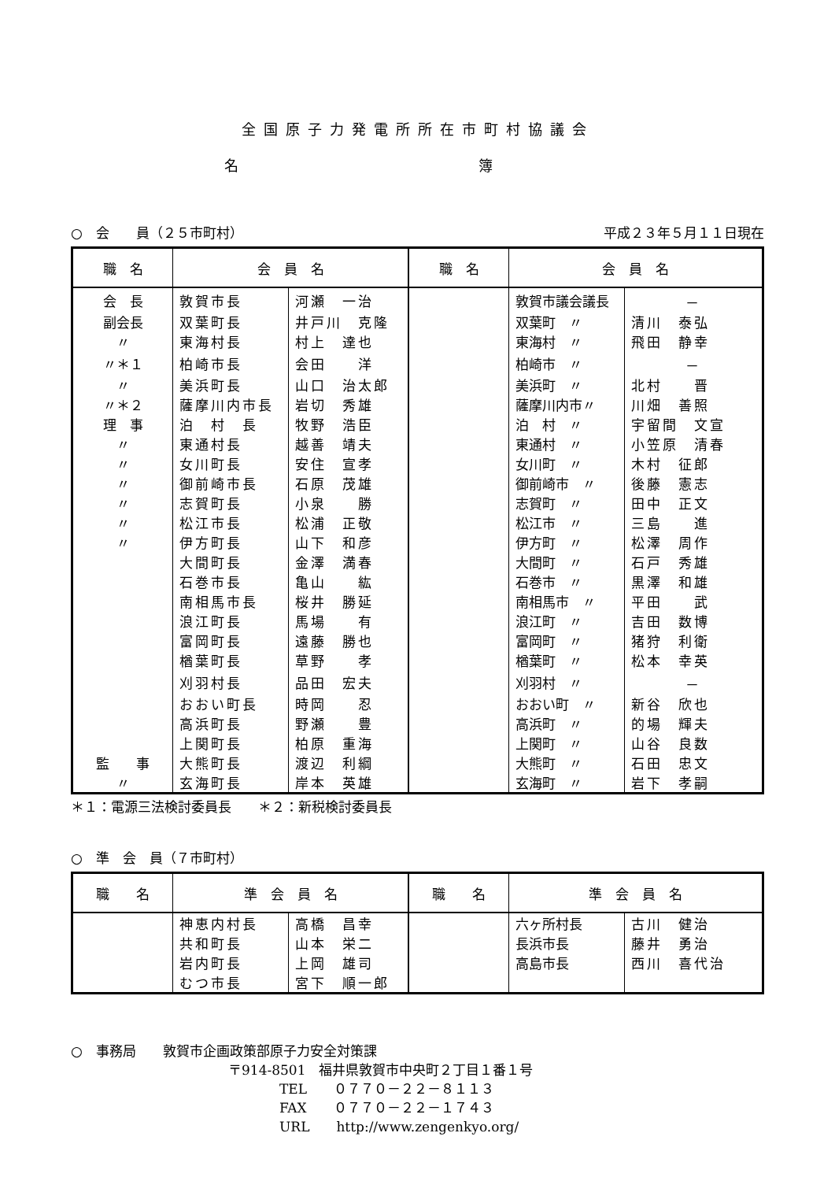全国原子力発電所所在市町村協議会
名 簿
○　会　　員（２５市町村） 平成２３年５月１１日現在
| 職 名 | 会 員 名 | | 職 名 | 会 員 名 | |
| --- | --- | --- | --- | --- | --- |
| 会 長 | 敦賀市長 | 河瀬 一治 | | 敦賀市議会議長 | － |
| 副会長 | 双葉町長 | 井戸川 克隆 | | 双葉町 〃 | 清川 泰弘 |
| 〃 | 東海村長 | 村上 達也 | | 東海村 〃 | 飛田 静幸 |
| 〃＊１ | 柏崎市長 | 会田 洋 | | 柏崎市 〃 | － |
| 〃 | 美浜町長 | 山口 治太郎 | | 美浜町 〃 | 北村 晋 |
| 〃＊２ | 薩摩川内市長 | 岩切 秀雄 | | 薩摩川内市〃 | 川畑 善照 |
| 理 事 | 泊 村 長 | 牧野 浩臣 | | 泊 村 〃 | 宇留間 文宣 |
| 〃 | 東通村長 | 越善 靖夫 | | 東通村 〃 | 小笠原 清春 |
| 〃 | 女川町長 | 安住 宣孝 | | 女川町 〃 | 木村 征郎 |
| 〃 | 御前崎市長 | 石原 茂雄 | | 御前崎市 〃 | 後藤 憲志 |
| 〃 | 志賀町長 | 小泉 勝 | | 志賀町 〃 | 田中 正文 |
| 〃 | 松江市長 | 松浦 正敬 | | 松江市 〃 | 三島 進 |
| 〃 | 伊方町長 | 山下 和彦 | | 伊方町 〃 | 松澤 周作 |
| | 大間町長 | 金澤 満春 | | 大間町 〃 | 石戸 秀雄 |
| | 石巻市長 | 亀山 紘 | | 石巻市 〃 | 黒澤 和雄 |
| | 南相馬市長 | 桜井 勝延 | | 南相馬市 〃 | 平田 武 |
| | 浪江町長 | 馬場 有 | | 浪江町 〃 | 吉田 数博 |
| | 富岡町長 | 遠藤 勝也 | | 富岡町 〃 | 猪狩 利衛 |
| | 楢葉町長 | 草野 孝 | | 楢葉町 〃 | 松本 幸英 |
| | 刈羽村長 | 品田 宏夫 | | 刈羽村 〃 | － |
| | おおい町長 | 時岡 忍 | | おおい町 〃 | 新谷 欣也 |
| | 高浜町長 | 野瀬 豊 | | 高浜町 〃 | 的場 輝夫 |
| | 上関町長 | 柏原 重海 | | 上関町 〃 | 山谷 良数 |
| 監 事 | 大熊町長 | 渡辺 利綱 | | 大熊町 〃 | 石田 忠文 |
| 〃 | 玄海町長 | 岸本 英雄 | | 玄海町 〃 | 岩下 孝嗣 |
＊１：電源三法検討委員長　　＊２：新税検討委員長
○　準　会　員（７市町村）
| 職 名 | 準 会 員 名 | | 職 名 | 準 会 員 名 | |
| --- | --- | --- | --- | --- | --- |
| | 神恵内村長 | 高橋 昌幸 | | 六ヶ所村長 | 古川 健治 |
| | 共和町長 | 山本 栄二 | | 長浜市長 | 藤井 勇治 |
| | 岩内町長 | 上岡 雄司 | | 高島市長 | 西川 喜代治 |
| | むつ市長 | 宮下 順一郎 | | | |
○　事務局　　敦賀市企画政策部原子力安全対策課
〒914-8501　福井県敦賀市中央町２丁目１番１号
TEL　　０７７０－２２－８１１３
FAX　　０７７０－２２－１７４３
URL　　http://www.zengenkyo.org/